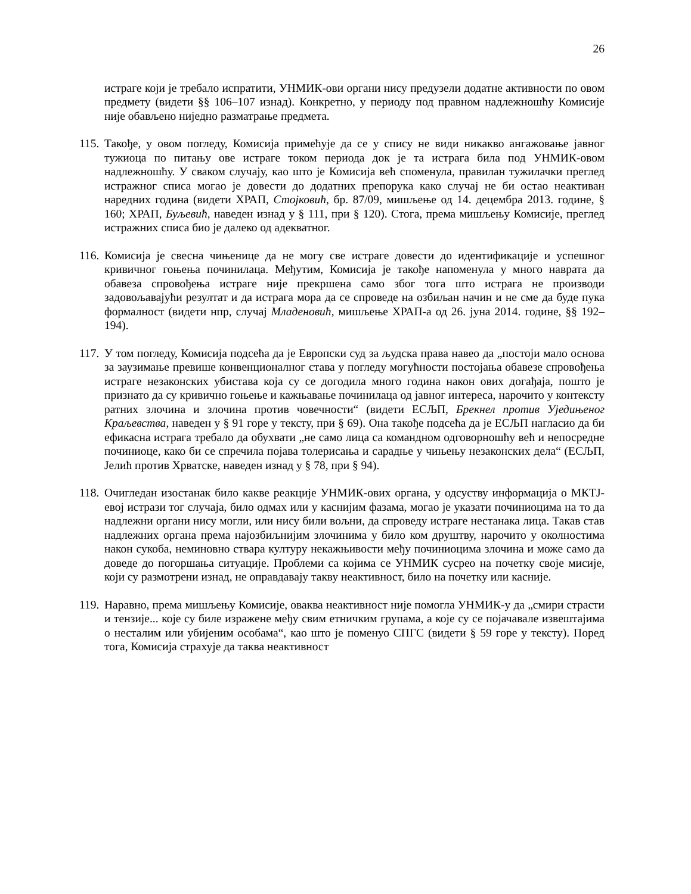26
истраге који је требало испратити, УНМИК-ови органи нису предузели додатне активности по овом предмету (видети §§ 106–107 изнад). Конкретно, у периоду под правном надлежношћу Комисије није обављено ниједно разматрање предмета.
115.
Такође, у овом погледу, Комисија примећује да се у спису не види никакво ангажовање јавног тужиоца по питању ове истраге током периода док је та истрага била под УНМИК-овом надлежношћу. У сваком случају, као што је Комисија већ споменула, правилан тужилачки преглед истражног списа могао је довести до додатних препорука како случај не би остао неактиван наредних година (видети ХРАП, Стојковић, бр. 87/09, мишљење од 14. децембра 2013. године, § 160; ХРАП, Буљевић, наведен изнад у § 111, при § 120). Стога, према мишљењу Комисије, преглед истражних списа био је далеко од адекватног.
116.
Комисија је свесна чињенице да не могу све истраге довести до идентификације и успешног кривичног гоњења починилаца. Међутим, Комисија је такође напоменула у много наврата да обавеза спровођења истраге није прекршена само због тога што истрага не производи задовољавајући резултат и да истрага мора да се спроведе на озбиљан начин и не сме да буде пука формалност (видети нпр, случај Младеновић, мишљење ХРАП-а од 26. јуна 2014. године, §§ 192–194).
117.
У том погледу, Комисија подсећа да је Европски суд за људска права навео да „постоји мало основа за заузимање превише конвенционалног става у погледу могућности постојања обавезе спровођења истраге незаконских убистава која су се догодила много година након ових догађаја, пошто је признато да су кривично гоњење и кажњавање починилаца од јавног интереса, нарочито у контексту ратних злочина и злочина против човечности“ (видети ЕСЉП, Брекнел против Уједињеног Краљевства, наведен у § 91 горе у тексту, при § 69). Она такође подсећа да је ЕСЉП нагласио да би ефикасна истрага требало да обухвати „не само лица са командном одговорношћу већ и непосредне починиоце, како би се спречила појава толерисања и сарадње у чињењу незаконских дела“ (ЕСЉП, Јелић против Хрватске, наведен изнад у § 78, при § 94).
118.
Очигледан изостанак било какве реакције УНМИК-ових органа, у одсуству информација о МКТЈ-евој истрази тог случаја, било одмах или у каснијим фазама, могао је указати починиоцима на то да надлежни органи нису могли, или нису били вољни, да спроведу истраге нестанака лица. Такав став надлежних органа према најозбиљнијим злочинима у било ком друштву, нарочито у околностима након сукоба, неминовно ствара културу некажњивости међу починиоцима злочина и може само да доведе до погоршања ситуације. Проблеми са којима се УНМИК сусрео на почетку своје мисије, који су размотрени изнад, не оправдавају такву неактивност, било на почетку или касније.
119.
Наравно, према мишљењу Комисије, оваква неактивност није помогла УНМИК-у да „смири страсти и тензије... које су биле изражене међу свим етничким групама, а које су се појачавале извештајима о несталим или убијеним особама“, као што је поменуо СПГС (видети § 59 горе у тексту). Поред тога, Комисија страхује да таква неактивност